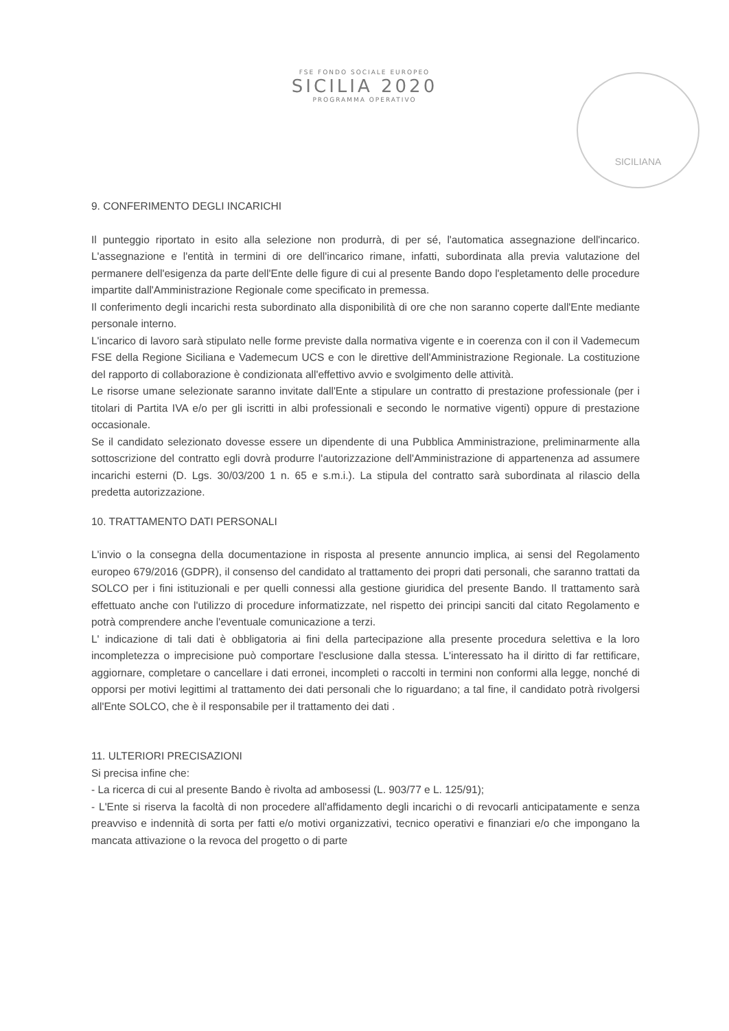FSE FONDO SOCIALE EUROPEO
SICILIA 2020
PROGRAMMA OPERATIVO
SICILIANA
9. CONFERIMENTO DEGLI INCARICHI
Il punteggio riportato in esito alla selezione non produrrà, di per sé, l'automatica assegnazione dell'incarico. L'assegnazione e l'entità in termini di ore dell'incarico rimane, infatti, subordinata alla previa valutazione del permanere dell'esigenza da parte dell'Ente delle figure di cui al presente Bando dopo l'espletamento delle procedure impartite dall'Amministrazione Regionale come specificato in premessa.
Il conferimento degli incarichi resta subordinato alla disponibilità di ore che non saranno coperte dall'Ente mediante personale interno.
L'incarico di lavoro sarà stipulato nelle forme previste dalla normativa vigente e in coerenza con il con il Vademecum FSE della Regione Siciliana e Vademecum UCS e con le direttive dell'Amministrazione Regionale. La costituzione del rapporto di collaborazione è condizionata all'effettivo avvio e svolgimento delle attività.
Le risorse umane selezionate saranno invitate dall'Ente a stipulare un contratto di prestazione professionale (per i titolari di Partita IVA e/o per gli iscritti in albi professionali e secondo le normative vigenti) oppure di prestazione occasionale.
Se il candidato selezionato dovesse essere un dipendente di una Pubblica Amministrazione, preliminarmente alla sottoscrizione del contratto egli dovrà produrre l'autorizzazione dell'Amministrazione di appartenenza ad assumere incarichi esterni (D. Lgs. 30/03/200 1 n. 65 e s.m.i.). La stipula del contratto sarà subordinata al rilascio della predetta autorizzazione.
10. TRATTAMENTO DATI PERSONALI
L'invio o la consegna della documentazione in risposta al presente annuncio implica, ai sensi del Regolamento europeo 679/2016 (GDPR), il consenso del candidato al trattamento dei propri dati personali, che saranno trattati da SOLCO per i fini istituzionali e per quelli connessi alla gestione giuridica del presente Bando. Il trattamento sarà effettuato anche con l'utilizzo di procedure informatizzate, nel rispetto dei principi sanciti dal citato Regolamento e potrà comprendere anche l'eventuale comunicazione a terzi.
L' indicazione di tali dati è obbligatoria ai fini della partecipazione alla presente procedura selettiva e la loro incompletezza o imprecisione può comportare l'esclusione dalla stessa. L'interessato ha il diritto di far rettificare, aggiornare, completare o cancellare i dati erronei, incompleti o raccolti in termini non conformi alla legge, nonché di opporsi per motivi legittimi al trattamento dei dati personali che lo riguardano; a tal fine, il candidato potrà rivolgersi all'Ente SOLCO, che è il responsabile per il trattamento dei dati .
11. ULTERIORI PRECISAZIONI
Si precisa infine che:
- La ricerca di cui al presente Bando è rivolta ad ambosessi (L. 903/77 e L. 125/91);
- L'Ente si riserva la facoltà di non procedere all'affidamento degli incarichi o di revocarli anticipatamente e senza preavviso e indennità di sorta per fatti e/o motivi organizzativi, tecnico operativi e finanziari e/o che impongano la mancata attivazione o la revoca del progetto o di parte